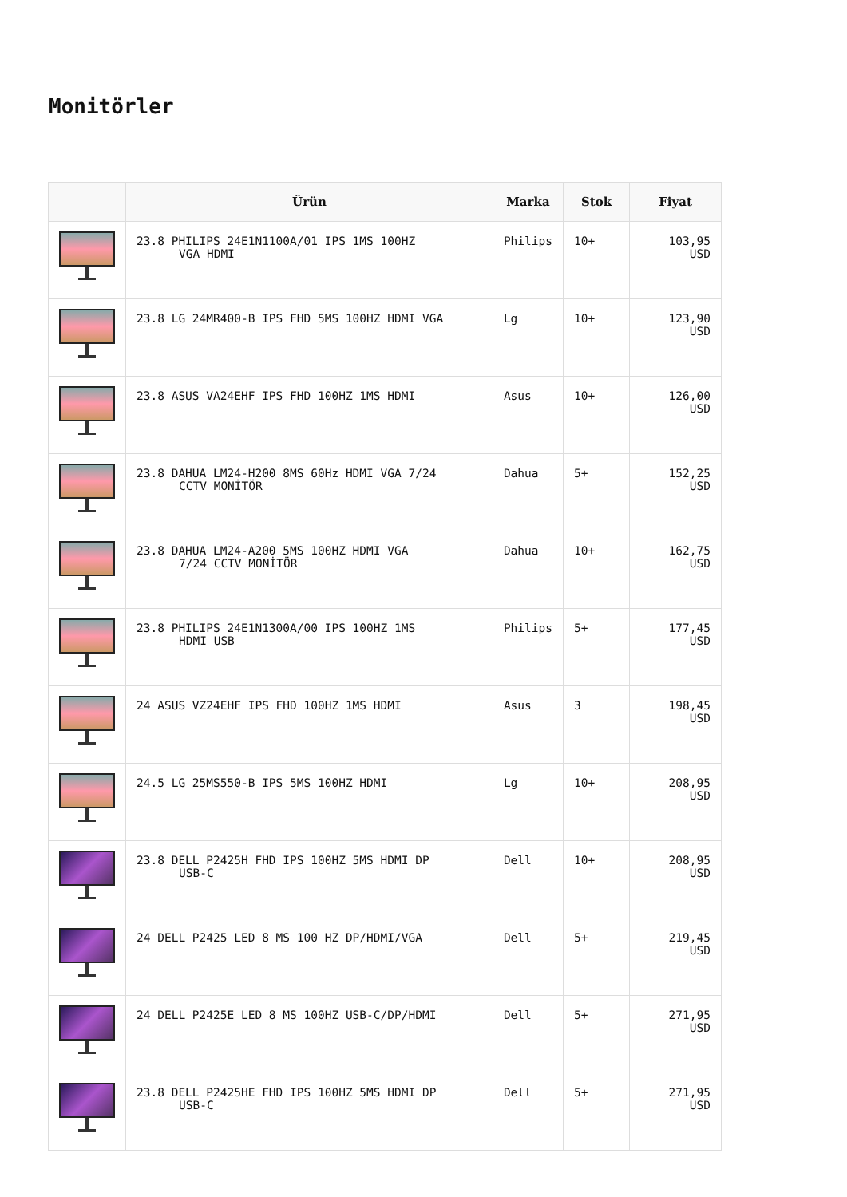Monitörler
| | Ürün | Marka | Stok | Fiyat |
| --- | --- | --- | --- | --- |
| | 23.8 PHILIPS 24E1N1100A/01 IPS 1MS 100HZ VGA HDMI | Philips | 10+ | 103,95 USD |
| | 23.8 LG 24MR400-B IPS FHD 5MS 100HZ HDMI VGA | Lg | 10+ | 123,90 USD |
| | 23.8 ASUS VA24EHF IPS FHD 100HZ 1MS HDMI | Asus | 10+ | 126,00 USD |
| | 23.8 DAHUA LM24-H200 8MS 60Hz HDMI VGA 7/24 CCTV MONİTÖR | Dahua | 5+ | 152,25 USD |
| | 23.8 DAHUA LM24-A200 5MS 100HZ HDMI VGA 7/24 CCTV MONİTÖR | Dahua | 10+ | 162,75 USD |
| | 23.8 PHILIPS 24E1N1300A/00 IPS 100HZ 1MS HDMI USB | Philips | 5+ | 177,45 USD |
| | 24 ASUS VZ24EHF IPS FHD 100HZ 1MS HDMI | Asus | 3 | 198,45 USD |
| | 24.5 LG 25MS550-B IPS 5MS 100HZ HDMI | Lg | 10+ | 208,95 USD |
| | 23.8 DELL P2425H FHD IPS 100HZ 5MS HDMI DP USB-C | Dell | 10+ | 208,95 USD |
| | 24 DELL P2425 LED 8 MS 100 HZ DP/HDMI/VGA | Dell | 5+ | 219,45 USD |
| | 24 DELL P2425E LED 8 MS 100HZ USB-C/DP/HDMI | Dell | 5+ | 271,95 USD |
| | 23.8 DELL P2425HE FHD IPS 100HZ 5MS HDMI DP USB-C | Dell | 5+ | 271,95 USD |